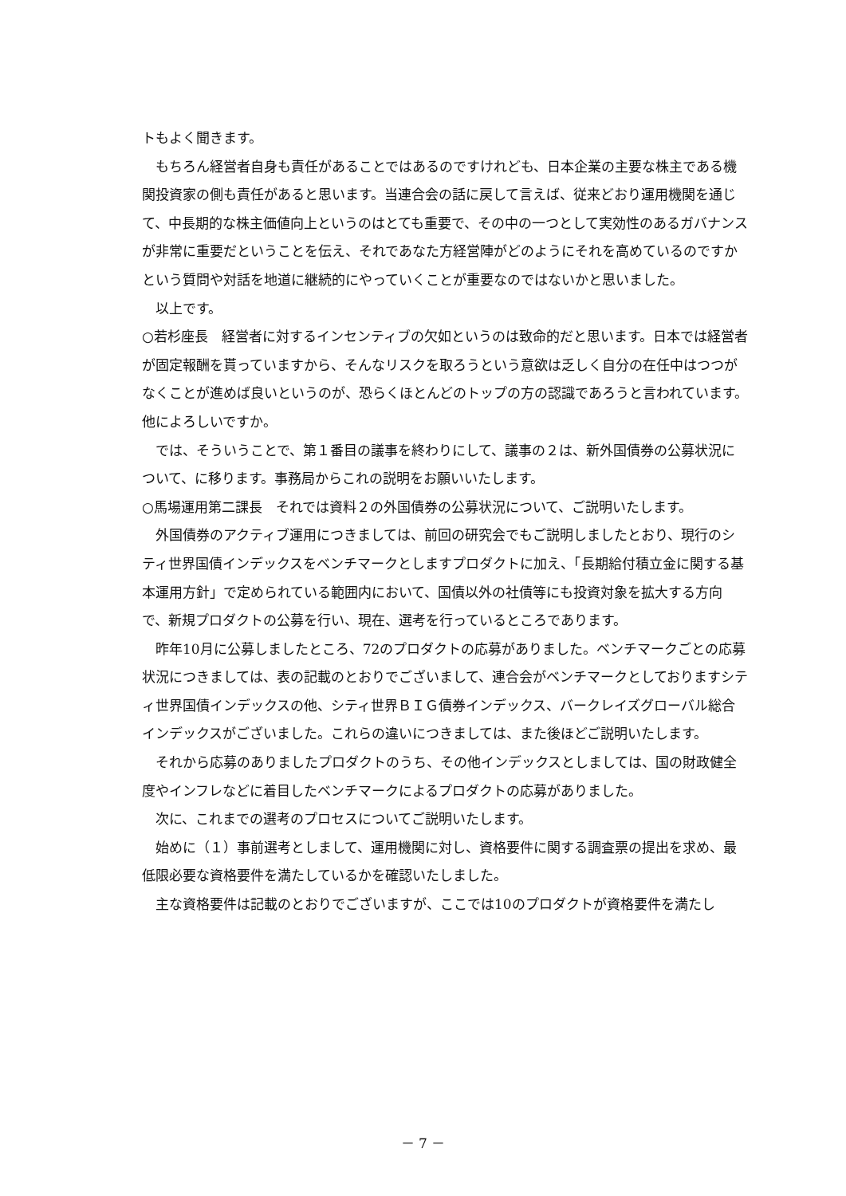トもよく聞きます。
もちろん経営者自身も責任があることではあるのですけれども、日本企業の主要な株主である機関投資家の側も責任があると思います。当連合会の話に戻して言えば、従来どおり運用機関を通じて、中長期的な株主価値向上というのはとても重要で、その中の一つとして実効性のあるガバナンスが非常に重要だということを伝え、それであなた方経営陣がどのようにそれを高めているのですかという質問や対話を地道に継続的にやっていくことが重要なのではないかと思いました。
以上です。
○若杉座長　経営者に対するインセンティブの欠如というのは致命的だと思います。日本では経営者が固定報酬を貰っていますから、そんなリスクを取ろうという意欲は乏しく自分の在任中はつつがなくことが進めば良いというのが、恐らくほとんどのトップの方の認識であろうと言われています。他によろしいですか。
では、そういうことで、第１番目の議事を終わりにして、議事の２は、新外国債券の公募状況について、に移ります。事務局からこれの説明をお願いいたします。
○馬場運用第二課長　それでは資料２の外国債券の公募状況について、ご説明いたします。
外国債券のアクティブ運用につきましては、前回の研究会でもご説明しましたとおり、現行のシティ世界国債インデックスをベンチマークとしますプロダクトに加え、「長期給付積立金に関する基本運用方針」で定められている範囲内において、国債以外の社債等にも投資対象を拡大する方向で、新規プロダクトの公募を行い、現在、選考を行っているところであります。
昨年10月に公募しましたところ、72のプロダクトの応募がありました。ベンチマークごとの応募状況につきましては、表の記載のとおりでございまして、連合会がベンチマークとしておりますシティ世界国債インデックスの他、シティ世界ＢＩＧ債券インデックス、バークレイズグローバル総合インデックスがございました。これらの違いにつきましては、また後ほどご説明いたします。
それから応募のありましたプロダクトのうち、その他インデックスとしましては、国の財政健全度やインフレなどに着目したベンチマークによるプロダクトの応募がありました。
次に、これまでの選考のプロセスについてご説明いたします。
始めに（１）事前選考としまして、運用機関に対し、資格要件に関する調査票の提出を求め、最低限必要な資格要件を満たしているかを確認いたしました。
主な資格要件は記載のとおりでございますが、ここでは10のプロダクトが資格要件を満たし
－ 7 －